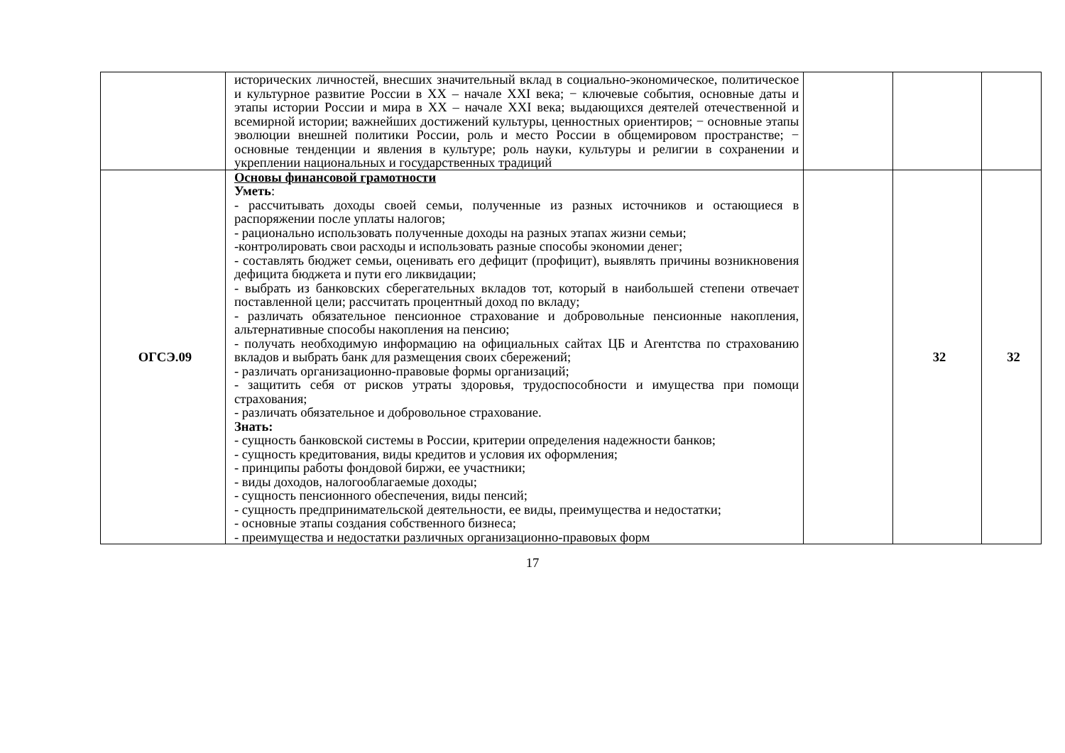| | исторических личностей, внесших значительный вклад в социально-экономическое, политическое и культурное развитие России в XX – начале XXI века; − ключевые события, основные даты и этапы истории России и мира в XX – начале XXI века; выдающихся деятелей отечественной и всемирной истории; важнейших достижений культуры, ценностных ориентиров; − основные этапы эволюции внешней политики России, роль и место России в общемировом пространстве; − основные тенденции и явления в культуре; роль науки, культуры и религии в сохранении и укреплении национальных и государственных традиций | | | |
| ОГСЭ.09 | Основы финансовой грамотности Уметь : - рассчитывать доходы своей семьи, полученные из разных источников и остающиеся в распоряжении после уплаты налогов; - рационально использовать полученные доходы на разных этапах жизни семьи; -контролировать свои расходы и использовать разные способы экономии денег; - составлять бюджет семьи, оценивать его дефицит (профицит), выявлять причины возникновения дефицита бюджета и пути его ликвидации; - выбрать из банковских сберегательных вкладов тот, который в наибольшей степени отвечает поставленной цели; рассчитать процентный доход по вкладу; - различать обязательное пенсионное страхование и добровольные пенсионные накопления, альтернативные способы накопления на пенсию; - получать необходимую информацию на официальных сайтах ЦБ и Агентства по страхованию вкладов и выбрать банк для размещения своих сбережений; - различать организационно-правовые формы организаций; - защитить себя от рисков утраты здоровья, трудоспособности и имущества при помощи страхования; - различать обязательное и добровольное страхование. Знать: - сущность банковской системы в России, критерии определения надежности банков; - сущность кредитования, виды кредитов и условия их оформления; - принципы работы фондовой биржи, ее участники; - виды доходов, налогооблагаемые доходы; - сущность пенсионного обеспечения, виды пенсий; - сущность предпринимательской деятельности, ее виды, преимущества и недостатки; - основные этапы создания собственного бизнеса; - преимущества и недостатки различных организационно-правовых форм | | 32 | 32 |
17